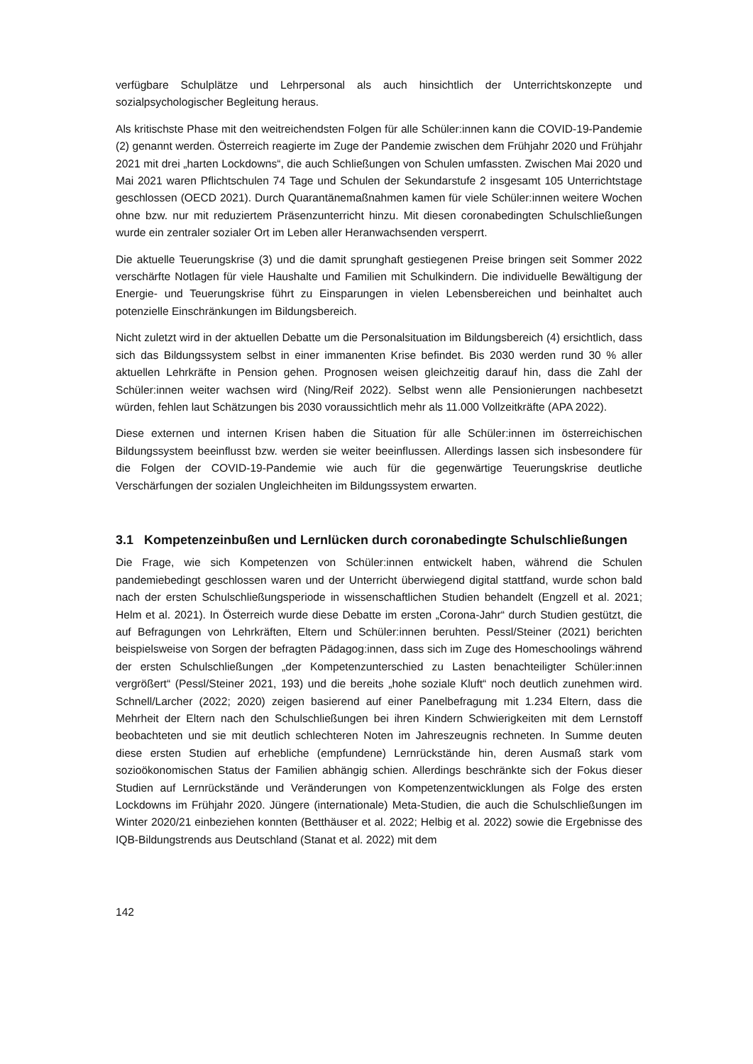verfügbare Schulplätze und Lehrpersonal als auch hinsichtlich der Unterrichtskonzepte und sozialpsychologischer Begleitung heraus.
Als kritischste Phase mit den weitreichendsten Folgen für alle Schüler:innen kann die COVID-19-Pandemie (2) genannt werden. Österreich reagierte im Zuge der Pandemie zwischen dem Frühjahr 2020 und Frühjahr 2021 mit drei „harten Lockdowns“, die auch Schließungen von Schulen umfassten. Zwischen Mai 2020 und Mai 2021 waren Pflichtschulen 74 Tage und Schulen der Sekundarstufe 2 insgesamt 105 Unterrichtstage geschlossen (OECD 2021). Durch Quarantänemaßnahmen kamen für viele Schüler:innen weitere Wochen ohne bzw. nur mit reduziertem Präsenzunterricht hinzu. Mit diesen coronabedingten Schulschließungen wurde ein zentraler sozialer Ort im Leben aller Heranwachsenden versperrt.
Die aktuelle Teuerungskrise (3) und die damit sprunghaft gestiegenen Preise bringen seit Sommer 2022 verschärfte Notlagen für viele Haushalte und Familien mit Schulkindern. Die individuelle Bewältigung der Energie- und Teuerungskrise führt zu Einsparungen in vielen Lebensbereichen und beinhaltet auch potenzielle Einschränkungen im Bildungsbereich.
Nicht zuletzt wird in der aktuellen Debatte um die Personalsituation im Bildungsbereich (4) ersichtlich, dass sich das Bildungssystem selbst in einer immanenten Krise befindet. Bis 2030 werden rund 30 % aller aktuellen Lehrkräfte in Pension gehen. Prognosen weisen gleichzeitig darauf hin, dass die Zahl der Schüler:innen weiter wachsen wird (Ning/Reif 2022). Selbst wenn alle Pensionierungen nachbesetzt würden, fehlen laut Schätzungen bis 2030 voraussichtlich mehr als 11.000 Vollzeitkräfte (APA 2022).
Diese externen und internen Krisen haben die Situation für alle Schüler:innen im österreichischen Bildungssystem beeinflusst bzw. werden sie weiter beeinflussen. Allerdings lassen sich insbesondere für die Folgen der COVID-19-Pandemie wie auch für die gegenwärtige Teuerungskrise deutliche Verschärfungen der sozialen Ungleichheiten im Bildungssystem erwarten.
3.1 Kompetenzeinbußen und Lernlücken durch coronabedingte Schulschließungen
Die Frage, wie sich Kompetenzen von Schüler:innen entwickelt haben, während die Schulen pandemiebedingt geschlossen waren und der Unterricht überwiegend digital stattfand, wurde schon bald nach der ersten Schulschließungsperiode in wissenschaftlichen Studien behandelt (Engzell et al. 2021; Helm et al. 2021). In Österreich wurde diese Debatte im ersten „Corona-Jahr“ durch Studien gestützt, die auf Befragungen von Lehrkräften, Eltern und Schüler:innen beruhten. Pessl/Steiner (2021) berichten beispielsweise von Sorgen der befragten Pädagog:innen, dass sich im Zuge des Homeschoolings während der ersten Schulschließungen „der Kompetenzunterschied zu Lasten benachteiligter Schüler:innen vergrößert“ (Pessl/Steiner 2021, 193) und die bereits „hohe soziale Kluft“ noch deutlich zunehmen wird. Schnell/Larcher (2022; 2020) zeigen basierend auf einer Panelbefragung mit 1.234 Eltern, dass die Mehrheit der Eltern nach den Schulschließungen bei ihren Kindern Schwierigkeiten mit dem Lernstoff beobachteten und sie mit deutlich schlechteren Noten im Jahreszeugnis rechneten. In Summe deuten diese ersten Studien auf erhebliche (empfundene) Lernrückstände hin, deren Ausmaß stark vom sozioökonomischen Status der Familien abhängig schien. Allerdings beschränkte sich der Fokus dieser Studien auf Lernrückstände und Veränderungen von Kompetenzentwicklungen als Folge des ersten Lockdowns im Frühjahr 2020. Jüngere (internationale) Meta-Studien, die auch die Schulschließungen im Winter 2020/21 einbeziehen konnten (Betthäuser et al. 2022; Helbig et al. 2022) sowie die Ergebnisse des IQB-Bildungstrends aus Deutschland (Stanat et al. 2022) mit dem
142